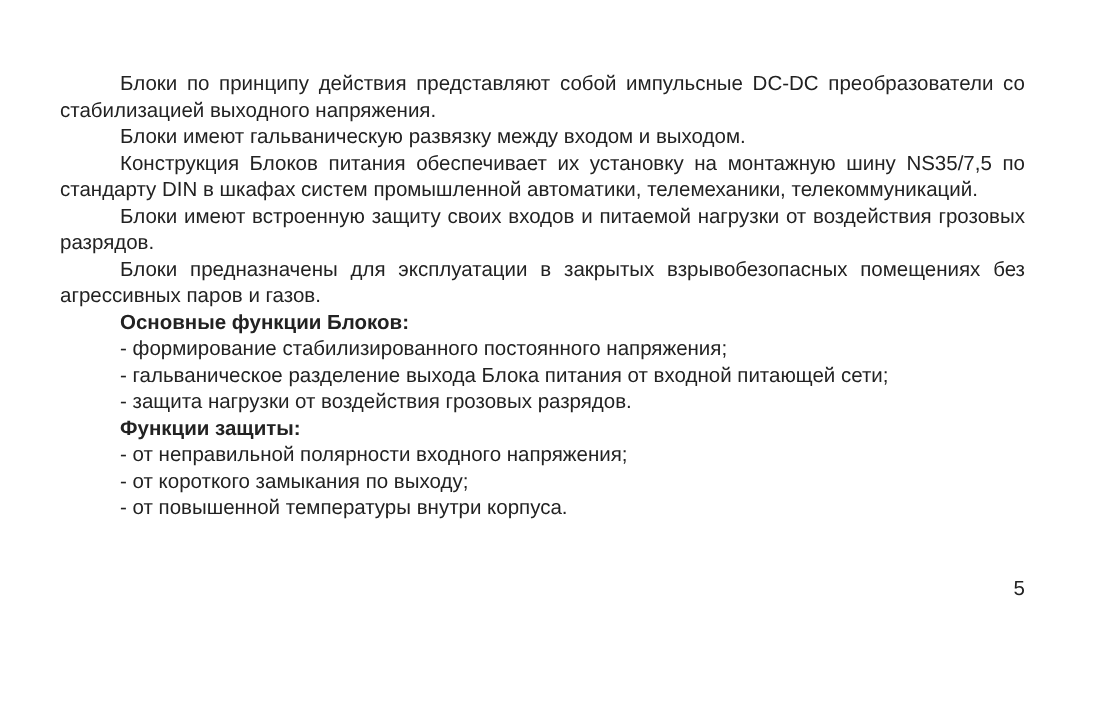Блоки по принципу действия представляют собой импульсные DC-DC преобразователи со стабилизацией выходного напряжения.
Блоки имеют гальваническую развязку между входом и выходом.
Конструкция Блоков питания обеспечивает их установку на монтажную шину NS35/7,5 по стандарту DIN в шкафах систем промышленной автоматики, телемеханики, телекоммуникаций.
Блоки имеют встроенную защиту своих входов и питаемой нагрузки от воздействия грозовых разрядов.
Блоки предназначены для эксплуатации в закрытых взрывобезопасных помещениях без агрессивных паров и газов.
Основные функции Блоков:
- формирование стабилизированного постоянного напряжения;
- гальваническое разделение выхода Блока питания от входной питающей сети;
- защита нагрузки от воздействия грозовых разрядов.
Функции защиты:
- от неправильной полярности входного напряжения;
- от короткого замыкания по выходу;
- от повышенной температуры внутри корпуса.
5